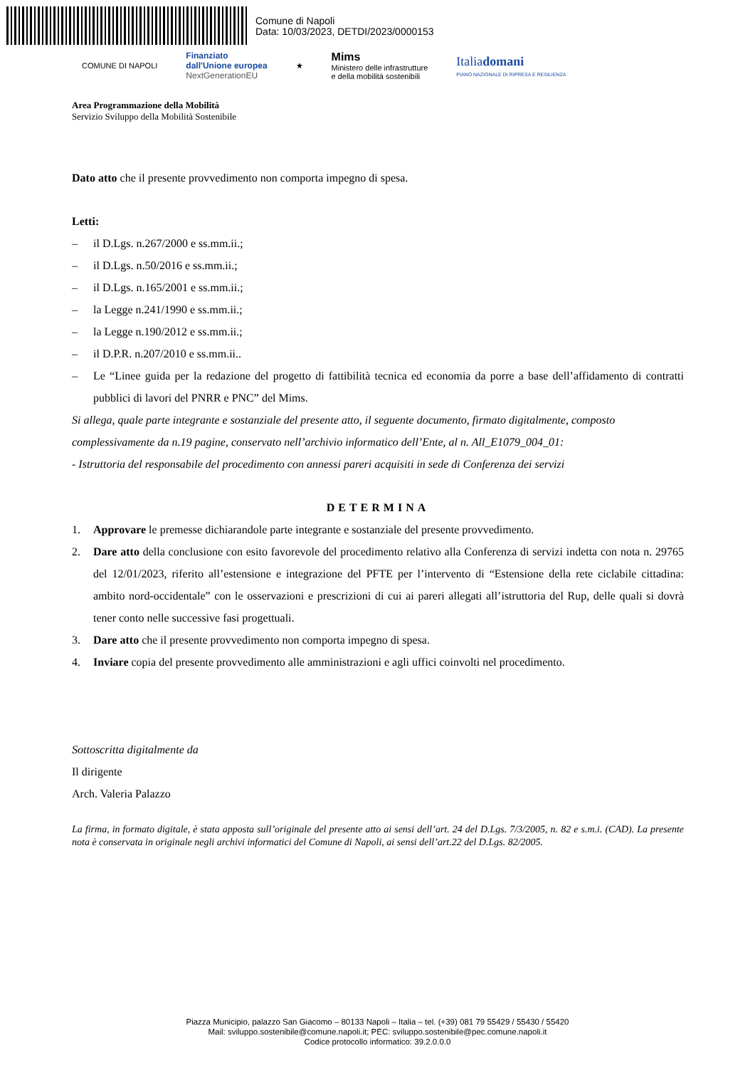Comune di Napoli
Data: 10/03/2023, DETDI/2023/0000153
COMUNE DI NAPOLI
Finanziato
dall'Unione europea
NextGenerationEU
★
Mims
Ministero delle infrastrutture
e della mobilità sostenibili
Italiadomani
PIANO NAZIONALE DI RIPRESA E RESILIENZA
Area Programmazione della Mobilità
Servizio Sviluppo della Mobilità Sostenibile
Dato atto che il presente provvedimento non comporta impegno di spesa.
Letti:
– il D.Lgs. n.267/2000 e ss.mm.ii.;
– il D.Lgs. n.50/2016 e ss.mm.ii.;
– il D.Lgs. n.165/2001 e ss.mm.ii.;
– la Legge n.241/1990 e ss.mm.ii.;
– la Legge n.190/2012 e ss.mm.ii.;
– il D.P.R. n.207/2010 e ss.mm.ii..
– Le “Linee guida per la redazione del progetto di fattibilità tecnica ed economia da porre a base dell’affidamento di contratti pubblici di lavori del PNRR e PNC” del Mims.
Si allega, quale parte integrante e sostanziale del presente atto, il seguente documento, firmato digitalmente, composto complessivamente da n.19 pagine, conservato nell’archivio informatico dell’Ente, al n. All_E1079_004_01:
- Istruttoria del responsabile del procedimento con annessi pareri acquisiti in sede di Conferenza dei servizi
DETERMINA
1. Approvare le premesse dichiarandole parte integrante e sostanziale del presente provvedimento.
2. Dare atto della conclusione con esito favorevole del procedimento relativo alla Conferenza di servizi indetta con nota n. 29765 del 12/01/2023, riferito all’estensione e integrazione del PFTE per l’intervento di “Estensione della rete ciclabile cittadina: ambito nord-occidentale” con le osservazioni e prescrizioni di cui ai pareri allegati all’istruttoria del Rup, delle quali si dovrà tener conto nelle successive fasi progettuali.
3. Dare atto che il presente provvedimento non comporta impegno di spesa.
4. Inviare copia del presente provvedimento alle amministrazioni e agli uffici coinvolti nel procedimento.
Sottoscritta digitalmente da
Il dirigente
Arch. Valeria Palazzo
La firma, in formato digitale, è stata apposta sull’originale del presente atto ai sensi dell’art. 24 del D.Lgs. 7/3/2005, n. 82 e s.m.i. (CAD). La presente nota è conservata in originale negli archivi informatici del Comune di Napoli, ai sensi dell’art.22 del D.Lgs. 82/2005.
Piazza Municipio, palazzo San Giacomo – 80133 Napoli – Italia – tel. (+39) 081 79 55429 / 55430 / 55420
Mail: sviluppo.sostenibile@comune.napoli.it; PEC: sviluppo.sostenibile@pec.comune.napoli.it
Codice protocollo informatico: 39.2.0.0.0